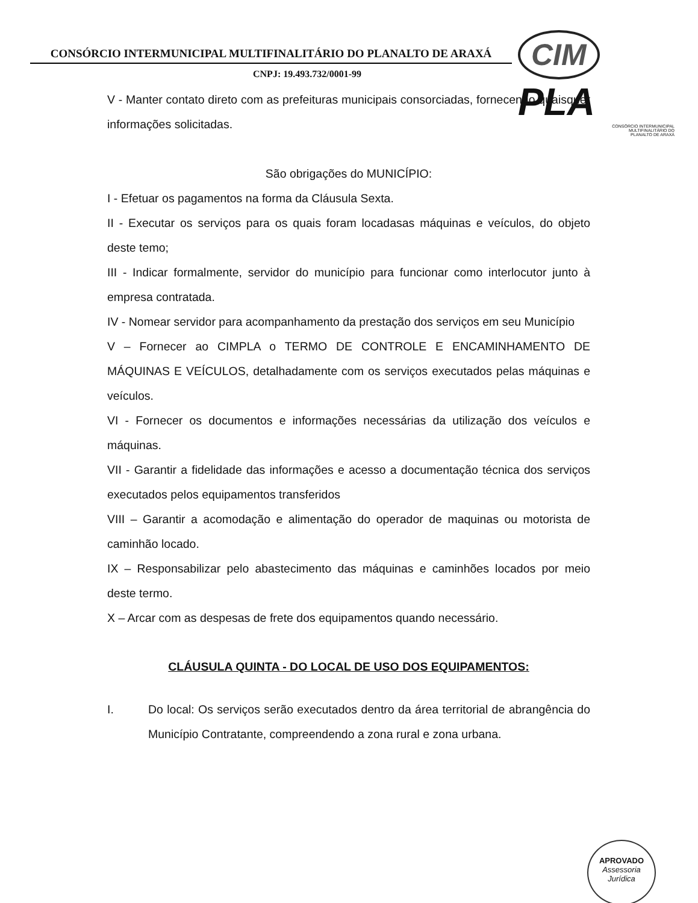CONSÓRCIO INTERMUNICIPAL MULTIFINALITÁRIO DO PLANALTO DE ARAXÁ
CNPJ: 19.493.732/0001-99
CIM PLA
CONSÓRCIO INTERMUNICIPAL
MULTIFINALITÁRIO DO
PLANALTO DE ARAXÁ
V - Manter contato direto com as prefeituras municipais consorciadas, fornecendo quaisquer informações solicitadas.
São obrigações do MUNICÍPIO:
I - Efetuar os pagamentos na forma da Cláusula Sexta.
II - Executar os serviços para os quais foram locadasas máquinas e veículos, do objeto deste temo;
III - Indicar formalmente, servidor do município para funcionar como interlocutor junto à empresa contratada.
IV - Nomear servidor para acompanhamento da prestação dos serviços em seu Município
V – Fornecer ao CIMPLA o TERMO DE CONTROLE E ENCAMINHAMENTO DE MÁQUINAS E VEÍCULOS, detalhadamente com os serviços executados pelas máquinas e veículos.
VI - Fornecer os documentos e informações necessárias da utilização dos veículos e máquinas.
VII - Garantir a fidelidade das informações e acesso a documentação técnica dos serviços executados pelos equipamentos transferidos
VIII – Garantir a acomodação e alimentação do operador de maquinas ou motorista de caminhão locado.
IX – Responsabilizar pelo abastecimento das máquinas e caminhões locados por meio deste termo.
X – Arcar com as despesas de frete dos equipamentos quando necessário.
CLÁUSULA QUINTA - DO LOCAL DE USO DOS EQUIPAMENTOS:
I. Do local: Os serviços serão executados dentro da área territorial de abrangência do Município Contratante, compreendendo a zona rural e zona urbana.
APROVADO
Assessoria Jurídica